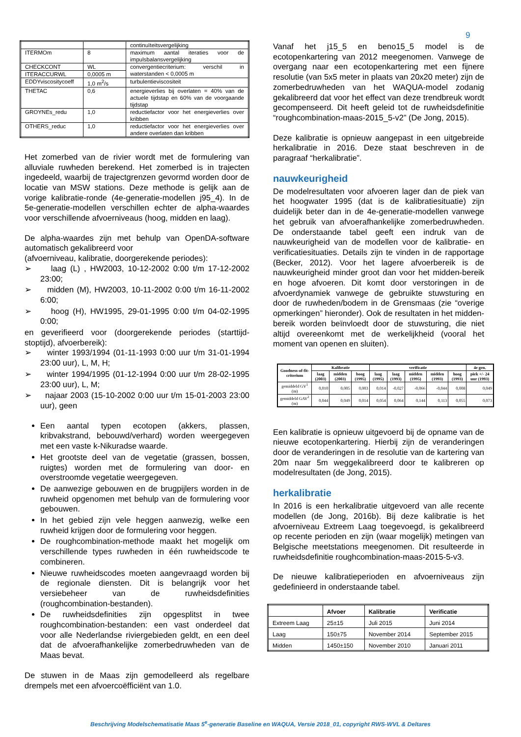9
| | | continuïteitsvergelijking |
| ITERMOm | 8 | maximum aantal iteraties voor de impulsbalansvergelijking |
| CHECKCONT | WL | convergentiecriterium: verschil in waterstanden < 0,0005 m |
| ITERACCURWL | 0,0005 m | |
| EDDYviscositycoeff | 1,0 m<sup>2</sup>/s | turbulentieviscositeit |
| THETAC | 0,6 | energieverlies bij overlaten = 40% van de actuele tijdstap en 60% van de voorgaande tijdstap |
| GROYNEs_redu | 1,0 | reductiefactor voor het energieverlies over kribben |
| OTHERS_reduc | 1,0 | reductiefactor voor het energieverlies over andere overlaten dan kribben |
Het zomerbed van de rivier wordt met de formulering van alluviale ruwheden berekend. Het zomerbed is in trajecten ingedeeld, waarbij de trajectgrenzen gevormd worden door de locatie van MSW stations. Deze methode is gelijk aan de vorige kalibratie-ronde (4e-generatie-modellen j95_4). In de 5e-generatie-modellen verschillen echter de alpha-waardes voor verschillende afvoerniveaus (hoog, midden en laag).
De alpha-waardes zijn met behulp van OpenDA-software automatisch gekalibreerd voor
(afvoerniveau, kalibratie, doorgerekende periodes):
➢ laag (L) , HW2003, 10-12-2002 0:00 t/m 17-12-2002 23:00;
➢ midden (M), HW2003, 10-11-2002 0:00 t/m 16-11-2002 6:00;
➢ hoog (H), HW1995, 29-01-1995 0:00 t/m 04-02-1995 0:00;
en geverifieerd voor (doorgerekende periodes (starttijd-stoptijd), afvoerbereik):
➢ winter 1993/1994 (01-11-1993 0:00 uur t/m 31-01-1994 23:00 uur), L, M, H;
➢ winter 1994/1995 (01-12-1994 0:00 uur t/m 28-02-1995 23:00 uur), L, M;
➢ najaar 2003 (15-10-2002 0:00 uur t/m 15-01-2003 23:00 uur), geen
Een aantal typen ecotopen (akkers, plassen, kribvakstrand, bebouwd/verhard) worden weergegeven met een vaste k-Nikuradse waarde.
Het grootste deel van de vegetatie (grassen, bossen, ruigtes) worden met de formulering van door- en overstroomde vegetatie weergegeven.
De aanwezige gebouwen en de brugpijlers worden in de ruwheid opgenomen met behulp van de formulering voor gebouwen.
In het gebied zijn vele heggen aanwezig, welke een ruwheid krijgen door de formulering voor heggen.
De roughcombination-methode maakt het mogelijk om verschillende types ruwheden in één ruwheidscode te combineren.
Nieuwe ruwheidscodes moeten aangevraagd worden bij de regionale diensten. Dit is belangrijk voor het versiebeheer van de ruwheidsdefinities (roughcombination-bestanden).
De ruwheidsdefinities zijn opgesplitst in twee roughcombination-bestanden: een vast onderdeel dat voor alle Nederlandse riviergebieden geldt, en een deel dat de afvoerafhankelijke zomerbedruwheden van de Maas bevat.
De stuwen in de Maas zijn gemodelleerd als regelbare drempels met een afvoercoëfficiënt van 1.0.
Vanaf het j15_5 en beno15_5 model is de ecotopenkartering van 2012 meegenomen. Vanwege de overgang naar een ecotopenkartering met een fijnere resolutie (van 5x5 meter in plaats van 20x20 meter) zijn de zomerbedruwheden van het WAQUA-model zodanig gekalibreerd dat voor het effect van deze trendbreuk wordt gecompenseerd. Dit heeft geleid tot de ruwheidsdefinitie “roughcombination-maas-2015_5-v2” (De Jong, 2015).
Deze kalibratie is opnieuw aangepast in een uitgebreide herkalibratie in 2016. Deze staat beschreven in de paragraaf “herkalibratie”.
nauwkeurigheid
De modelresultaten voor afvoeren lager dan de piek van het hoogwater 1995 (dat is de kalibratiesituatie) zijn duidelijk beter dan in de 4e-generatie-modellen vanwege het gebruik van afvoerafhankelijke zomerbedruwheden. De onderstaande tabel geeft een indruk van de nauwkeurigheid van de modellen voor de kalibratie- en verificatiesituaties. Details zijn te vinden in de rapportage (Becker, 2012). Voor het lagere afvoerbereik is de nauwkeurigheid minder groot dan voor het midden-bereik en hoge afvoeren. Dit komt door verstoringen in de afvoerdynamiek vanwege de gebruikte stuwsturing en door de ruwheden/bodem in de Grensmaas (zie “overige opmerkingen” hieronder). Ook de resultaten in het midden-bereik worden beïnvloedt door de stuwsturing, die niet altijd overeenkomt met de werkelijkheid (vooral het moment van openen en sluiten).
| Goodness-of-fit-criterium | Kalibratie | | | verificatie | | | | | 4e gen. |
| --- | --- | --- | --- | --- | --- | --- | --- | --- | --- |
| | laag (2003) | midden (2003) | hoog (1995) | laag (1995) | laag (1993) | midden (1995) | midden (1993) | hoog (1993) | piek +/- 24 uur (1993) |
| gemiddeld GV<sup>1</sup> (m) | 0,010 | 0,005 | 0,003 | 0,014 | -0,027 | -0,066 | -0,044 | 0,008 | 0,049 |
| gemiddeld GAV<sup>2</sup> (m) | 0,044 | 0,049 | 0,014 | 0,054 | 0,064 | 0,144 | 0,113 | 0,055 | 0,073 |
Een kalibratie is opnieuw uitgevoerd bij de opname van de nieuwe ecotopenkartering. Hierbij zijn de veranderingen door de veranderingen in de resolutie van de kartering van 20m naar 5m weggekalibreerd door te kalibreren op modelresultaten (de Jong, 2015).
herkalibratie
In 2016 is een herkalibratie uitgevoerd van alle recente modellen (de Jong, 2016b). Bij deze kalibratie is het afvoerniveau Extreem Laag toegevoegd, is gekalibreerd op recente perioden en zijn (waar mogelijk) metingen van Belgische meetstations meegenomen. Dit resulteerde in ruwheidsdefinitie roughcombination-maas-2015-5-v3.
De nieuwe kalibratieperioden en afvoerniveaus zijn gedefinieerd in onderstaande tabel.
| | Afvoer | Kalibratie | Verificatie |
| --- | --- | --- | --- |
| Extreem Laag | 25±15 | Juli 2015 | Juni 2014 |
| Laag | 150±75 | November 2014 | September 2015 |
| Midden | 1450±150 | November 2010 | Januari 2011 |
Beschrijving Modelschematisatie Maas 5<sup>e</sup>-generatie Baseline en WAQUA, Versie 2018_01, copyright RWS-WVL & Deltares